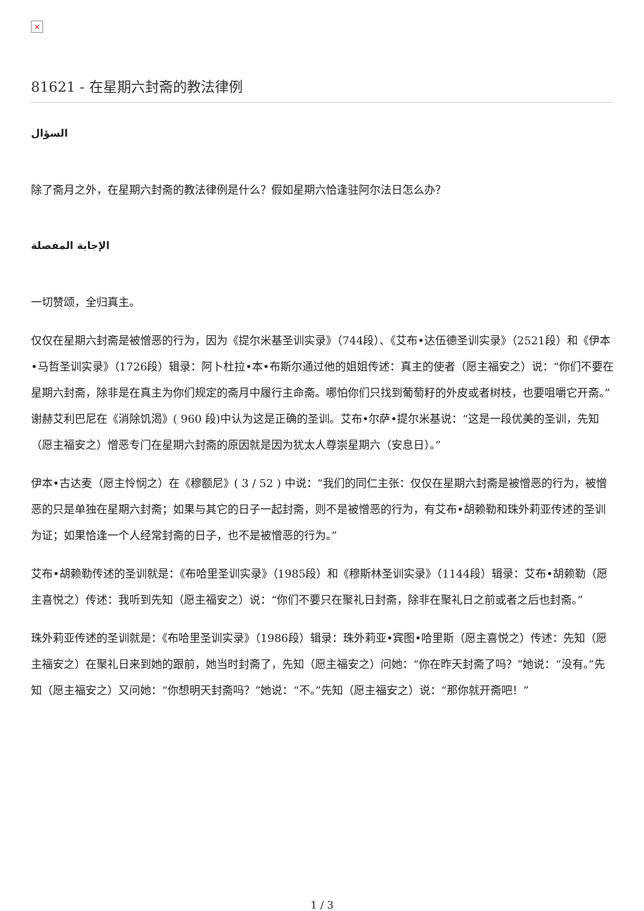×
81621 - 在星期六封斋的教法律例
السؤال
除了斋月之外，在星期六封斋的教法律例是什么？假如星期六恰逢驻阿尔法日怎么办？
الإجابة المفصلة
一切赞颂，全归真主。
仅仅在星期六封斋是被憎恶的行为，因为《提尔米基圣训实录》（744段）、《艾布•达伍德圣训实录》（2521段）和《伊本•马哲圣训实录》（1726段）辑录：阿卜杜拉•本•布斯尔通过他的姐姐传述：真主的使者（愿主福安之）说：“你们不要在星期六封斋，除非是在真主为你们规定的斋月中履行主命斋。哪怕你们只找到葡萄籽的外皮或者树枝，也要咀嚼它开斋。”谢赫艾利巴尼在《消除饥渴》( 960 段)中认为这是正确的圣训。艾布•尔萨•提尔米基说：“这是一段优美的圣训，先知（愿主福安之）憎恶专门在星期六封斋的原因就是因为犹太人尊崇星期六（安息日）。”
伊本•古达麦（愿主怜悯之）在《穆额尼》( 3 / 52 ) 中说：“我们的同仁主张：仅仅在星期六封斋是被憎恶的行为，被憎恶的只是单独在星期六封斋；如果与其它的日子一起封斋，则不是被憎恶的行为，有艾布•胡赖勒和珠外莉亚传述的圣训为证；如果恰逢一个人经常封斋的日子，也不是被憎恶的行为。”
艾布•胡赖勒传述的圣训就是：《布哈里圣训实录》（1985段）和《穆斯林圣训实录》（1144段）辑录：艾布•胡赖勒（愿主喜悦之）传述：我听到先知（愿主福安之）说：“你们不要只在聚礼日封斋，除非在聚礼日之前或者之后也封斋。”
珠外莉亚传述的圣训就是：《布哈里圣训实录》（1986段）辑录：珠外莉亚•宾图•哈里斯（愿主喜悦之）传述：先知（愿主福安之）在聚礼日来到她的跟前，她当时封斋了，先知（愿主福安之）问她：“你在昨天封斋了吗？”她说：“没有。”先知（愿主福安之）又问她：“你想明天封斋吗？”她说：“不。”先知（愿主福安之）说：“那你就开斋吧！”
1 / 3